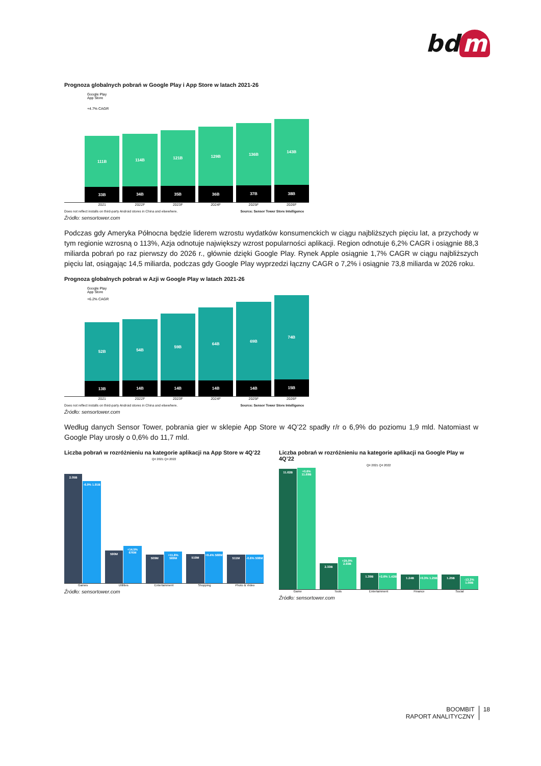bd m
Prognoza globalnych pobrań w Google Play i App Store w latach 2021-26
Google Play
App Store
+4.7% CAGR
111B
33B
114B
34B
121B
35B
129B
36B
136B
37B
143B
38B
2021 2022F 2023F 2024F 2025F 2026F
Does not reflect installs on third-party Android stores in China and elsewhere. Source: Sensor Tower Store Intelligence
Źródło: sensortower.com
Podczas gdy Ameryka Północna będzie liderem wzrostu wydatków konsumenckich w ciągu najbliższych pięciu lat, a przychody w tym regionie wzrosną o 113%, Azja odnotuje największy wzrost popularności aplikacji. Region odnotuje 6,2% CAGR i osiągnie 88,3 miliarda pobrań po raz pierwszy do 2026 r., głównie dzięki Google Play. Rynek Apple osiągnie 1,7% CAGR w ciągu najbliższych pięciu lat, osiągając 14,5 miliarda, podczas gdy Google Play wyprzedzi łączny CAGR o 7,2% i osiągnie 73,8 miliarda w 2026 roku.
Prognoza globalnych pobrań w Azji w Google Play w latach 2021-26
Google Play
App Store
+6.2% CAGR
52B
13B
54B
14B
59B
14B
64B
14B
69B
14B
74B
15B
2021 2022F 2023F 2024F 2025F 2026F
Does not reflect installs on third-party Android stores in China and elsewhere. Source: Sensor Tower Store Intelligence
Źródło: sensortower.com
Według danych Sensor Tower, pobrania gier w sklepie App Store w 4Q’22 spadły r/r o 6,9% do poziomu 1,9 mld. Natomiast w Google Play urosły o 0,6% do 11,7 mld.
Liczba pobrań w rozróżnieniu na kategorie aplikacji na App Store w 4Q’22
Q4 2021 Q4 2022
2.05B
-6.9% 1.91B
590M
+14.5% 676M
509M
+11.8% 569M
519M
+9.4% 568M
511M
-0.6% 508M
Games Utilities Entertainment Shopping Photo & Video
Źródło: sensortower.com
Liczba pobrań w rozróżnieniu na kategorie aplikacji na Google Play w 4Q’22
Q4 2021 Q4 2022
11.62B
+0.6% 11.69B
2.33B
+25.9% 2.93B
1.39B
+2.6% 1.42B
1.24B
+0.3% 1.25B
1.25B
-13.3% 1.09B
Game Tools Entertainment Finance Social
Źródło: sensortower.com
BOOMBIT
RAPORT ANALITYCZNY
18